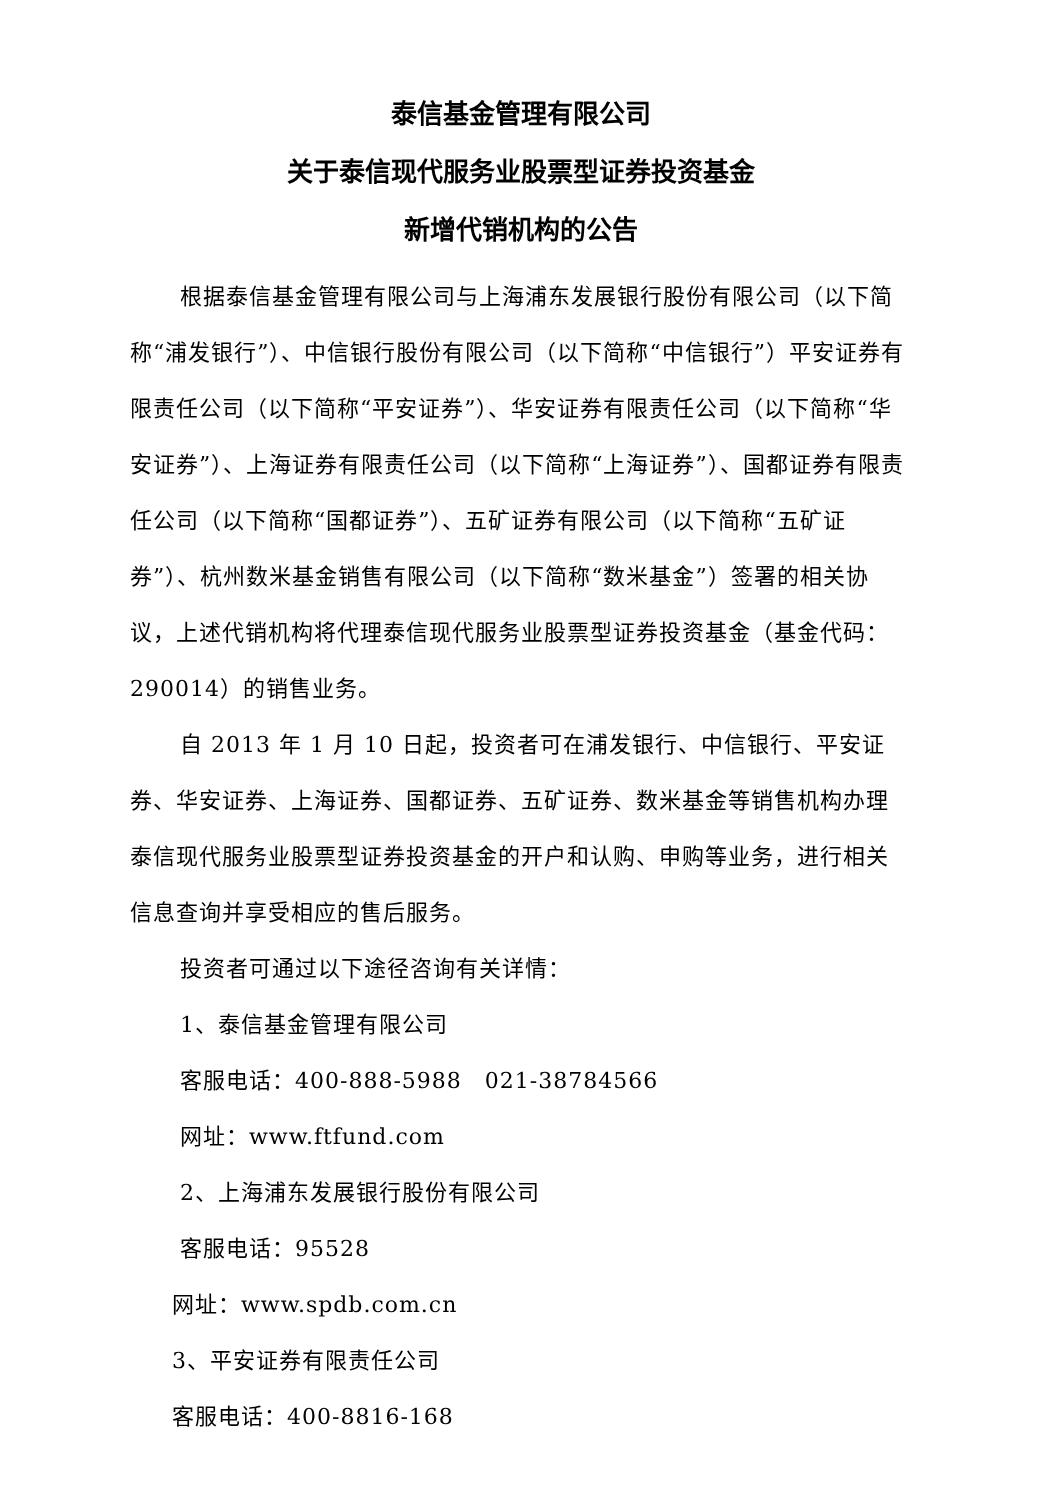泰信基金管理有限公司
关于泰信现代服务业股票型证券投资基金
新增代销机构的公告
根据泰信基金管理有限公司与上海浦东发展银行股份有限公司（以下简称“浦发银行”）、中信银行股份有限公司（以下简称“中信银行”）平安证券有限责任公司（以下简称“平安证券”）、华安证券有限责任公司（以下简称“华安证券”）、上海证券有限责任公司（以下简称“上海证券”）、国都证券有限责任公司（以下简称“国都证券”）、五矿证券有限公司（以下简称“五矿证券”）、杭州数米基金销售有限公司（以下简称“数米基金”）签署的相关协议，上述代销机构将代理泰信现代服务业股票型证券投资基金（基金代码：290014）的销售业务。
自 2013 年 1 月 10 日起，投资者可在浦发银行、中信银行、平安证券、华安证券、上海证券、国都证券、五矿证券、数米基金等销售机构办理泰信现代服务业股票型证券投资基金的开户和认购、申购等业务，进行相关信息查询并享受相应的售后服务。
投资者可通过以下途径咨询有关详情：
1、泰信基金管理有限公司
客服电话：400-888-5988　021-38784566
网址：www.ftfund.com
2、上海浦东发展银行股份有限公司
客服电话：95528
网址：www.spdb.com.cn
3、平安证券有限责任公司
客服电话：400-8816-168